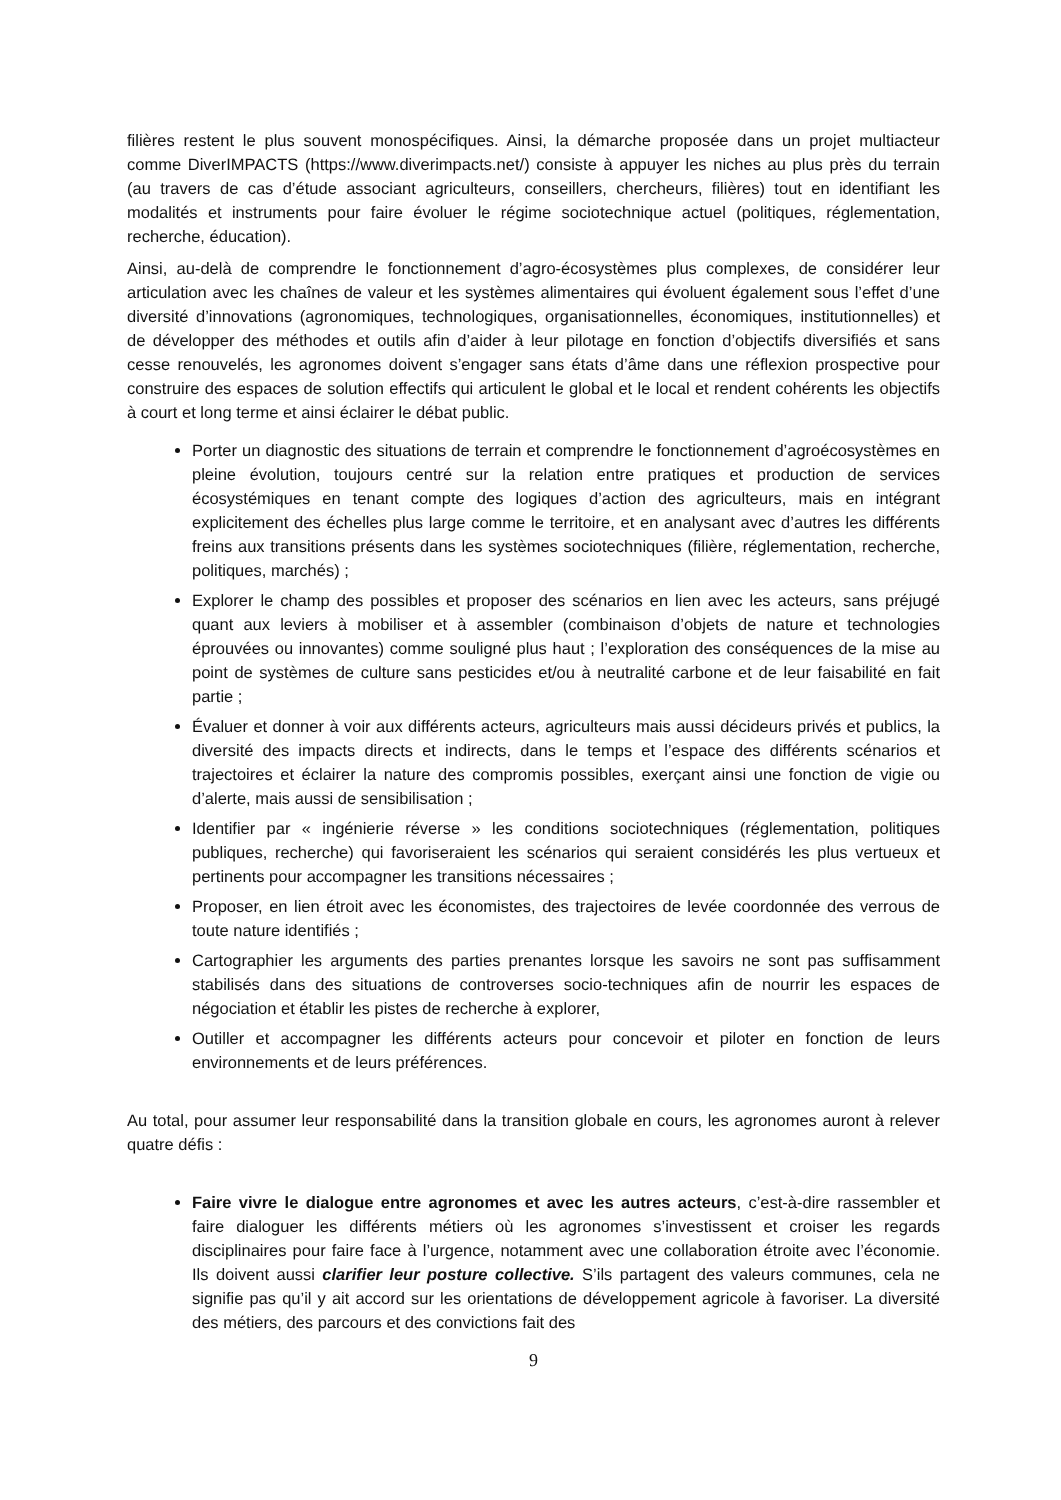filières restent le plus souvent monospécifiques. Ainsi, la démarche proposée dans un projet multiacteur comme DiverIMPACTS (https://www.diverimpacts.net/) consiste à appuyer les niches au plus près du terrain (au travers de cas d’étude associant agriculteurs, conseillers, chercheurs, filières) tout en identifiant les modalités et instruments pour faire évoluer le régime sociotechnique actuel (politiques, réglementation, recherche, éducation).
Ainsi, au-delà de comprendre le fonctionnement d’agro-écosystèmes plus complexes, de considérer leur articulation avec les chaînes de valeur et les systèmes alimentaires qui évoluent également sous l’effet d’une diversité d’innovations (agronomiques, technologiques, organisationnelles, économiques, institutionnelles) et de développer des méthodes et outils afin d’aider à leur pilotage en fonction d’objectifs diversifiés et sans cesse renouvelés, les agronomes doivent s’engager sans états d’âme dans une réflexion prospective pour construire des espaces de solution effectifs qui articulent le global et le local et rendent cohérents les objectifs à court et long terme et ainsi éclairer le débat public.
Porter un diagnostic des situations de terrain et comprendre le fonctionnement d’agroécosystèmes en pleine évolution, toujours centré sur la relation entre pratiques et production de services écosystémiques en tenant compte des logiques d’action des agriculteurs, mais en intégrant explicitement des échelles plus large comme le territoire, et en analysant avec d’autres les différents freins aux transitions présents dans les systèmes sociotechniques (filière, réglementation, recherche, politiques, marchés) ;
Explorer le champ des possibles et proposer des scénarios en lien avec les acteurs, sans préjugé quant aux leviers à mobiliser et à assembler (combinaison d’objets de nature et technologies éprouvées ou innovantes) comme souligné plus haut ; l’exploration des conséquences de la mise au point de systèmes de culture sans pesticides et/ou à neutralité carbone et de leur faisabilité en fait partie ;
Évaluer et donner à voir aux différents acteurs, agriculteurs mais aussi décideurs privés et publics, la diversité des impacts directs et indirects, dans le temps et l’espace des différents scénarios et trajectoires et éclairer la nature des compromis possibles, exerçant ainsi une fonction de vigie ou d’alerte, mais aussi de sensibilisation ;
Identifier par « ingénierie réverse » les conditions sociotechniques (réglementation, politiques publiques, recherche) qui favoriseraient les scénarios qui seraient considérés les plus vertueux et pertinents pour accompagner les transitions nécessaires ;
Proposer, en lien étroit avec les économistes, des trajectoires de levée coordonnée des verrous de toute nature identifiés ;
Cartographier les arguments des parties prenantes lorsque les savoirs ne sont pas suffisamment stabilisés dans des situations de controverses socio-techniques afin de nourrir les espaces de négociation et établir les pistes de recherche à explorer,
Outiller et accompagner les différents acteurs pour concevoir et piloter en fonction de leurs environnements et de leurs préférences.
Au total, pour assumer leur responsabilité dans la transition globale en cours, les agronomes auront à relever quatre défis :
Faire vivre le dialogue entre agronomes et avec les autres acteurs, c’est-à-dire rassembler et faire dialoguer les différents métiers où les agronomes s’investissent et croiser les regards disciplinaires pour faire face à l’urgence, notamment avec une collaboration étroite avec l’économie. Ils doivent aussi clarifier leur posture collective. S’ils partagent des valeurs communes, cela ne signifie pas qu’il y ait accord sur les orientations de développement agricole à favoriser. La diversité des métiers, des parcours et des convictions fait des
9